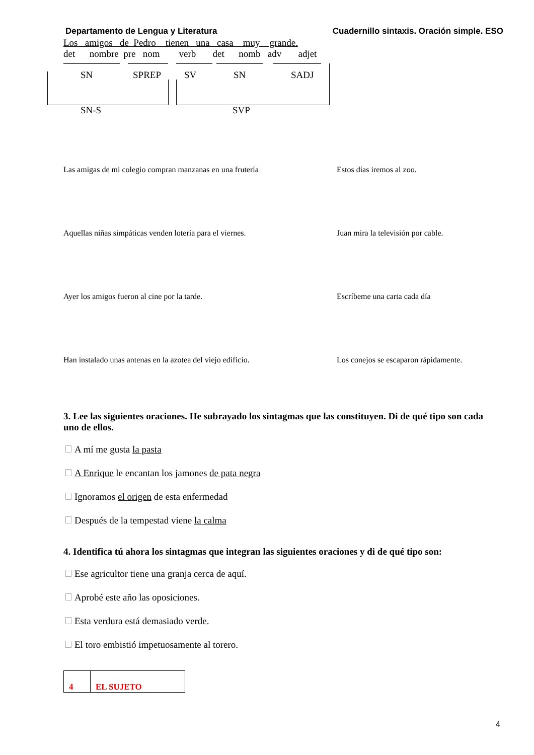Departamento de Lengua y Literatura Cuadernillo sintaxis. Oración simple. ESO
Los amigos de Pedro tienen una casa muy grande.
det nombre pre nom verb det nomb adv adjet
SN SPREP SV SN SADJ
SN-S SVP
Las amigas de mi colegio compran manzanas en una frutería
Estos días iremos al zoo.
Aquellas niñas simpáticas venden lotería para el viernes.
Juan mira la televisión por cable.
Ayer los amigos fueron al cine por la tarde. Escríbeme una carta cada día
Han instalado unas antenas en la azotea del viejo edificio.
Los conejos se escaparon rápidamente.
3. Lee las siguientes oraciones. He subrayado los sintagmas que las constituyen. Di de qué tipo son cada uno de ellos.
A mí me gusta la pasta
A Enrique le encantan los jamones de pata negra
Ignoramos el origen de esta enfermedad
Después de la tempestad viene la calma
4. Identifica tú ahora los sintagmas que integran las siguientes oraciones y di de qué tipo son:
Ese agricultor tiene una granja cerca de aquí.
Aprobé este año las oposiciones.
Esta verdura está demasiado verde.
El toro embistió impetuosamente al torero.
4 EL SUJETO
4